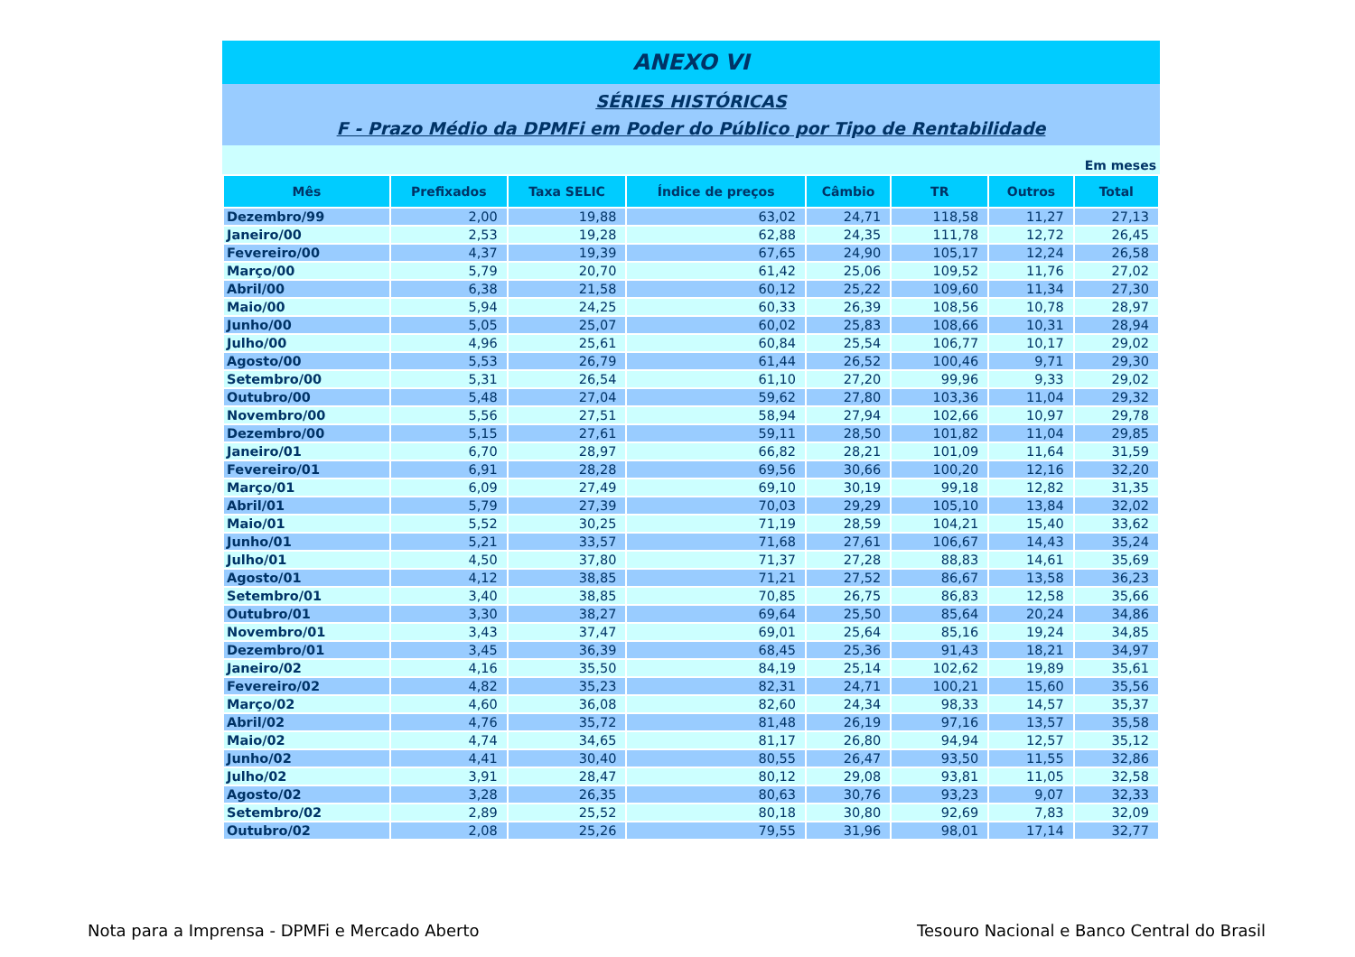ANEXO VI
SÉRIES HISTÓRICAS
F - Prazo Médio da DPMFi em Poder do Público por Tipo de Rentabilidade
Em meses
| Mês | Prefixados | Taxa SELIC | Índice de preços | Câmbio | TR | Outros | Total |
| --- | --- | --- | --- | --- | --- | --- | --- |
| Dezembro/99 | 2,00 | 19,88 | 63,02 | 24,71 | 118,58 | 11,27 | 27,13 |
| Janeiro/00 | 2,53 | 19,28 | 62,88 | 24,35 | 111,78 | 12,72 | 26,45 |
| Fevereiro/00 | 4,37 | 19,39 | 67,65 | 24,90 | 105,17 | 12,24 | 26,58 |
| Março/00 | 5,79 | 20,70 | 61,42 | 25,06 | 109,52 | 11,76 | 27,02 |
| Abril/00 | 6,38 | 21,58 | 60,12 | 25,22 | 109,60 | 11,34 | 27,30 |
| Maio/00 | 5,94 | 24,25 | 60,33 | 26,39 | 108,56 | 10,78 | 28,97 |
| Junho/00 | 5,05 | 25,07 | 60,02 | 25,83 | 108,66 | 10,31 | 28,94 |
| Julho/00 | 4,96 | 25,61 | 60,84 | 25,54 | 106,77 | 10,17 | 29,02 |
| Agosto/00 | 5,53 | 26,79 | 61,44 | 26,52 | 100,46 | 9,71 | 29,30 |
| Setembro/00 | 5,31 | 26,54 | 61,10 | 27,20 | 99,96 | 9,33 | 29,02 |
| Outubro/00 | 5,48 | 27,04 | 59,62 | 27,80 | 103,36 | 11,04 | 29,32 |
| Novembro/00 | 5,56 | 27,51 | 58,94 | 27,94 | 102,66 | 10,97 | 29,78 |
| Dezembro/00 | 5,15 | 27,61 | 59,11 | 28,50 | 101,82 | 11,04 | 29,85 |
| Janeiro/01 | 6,70 | 28,97 | 66,82 | 28,21 | 101,09 | 11,64 | 31,59 |
| Fevereiro/01 | 6,91 | 28,28 | 69,56 | 30,66 | 100,20 | 12,16 | 32,20 |
| Março/01 | 6,09 | 27,49 | 69,10 | 30,19 | 99,18 | 12,82 | 31,35 |
| Abril/01 | 5,79 | 27,39 | 70,03 | 29,29 | 105,10 | 13,84 | 32,02 |
| Maio/01 | 5,52 | 30,25 | 71,19 | 28,59 | 104,21 | 15,40 | 33,62 |
| Junho/01 | 5,21 | 33,57 | 71,68 | 27,61 | 106,67 | 14,43 | 35,24 |
| Julho/01 | 4,50 | 37,80 | 71,37 | 27,28 | 88,83 | 14,61 | 35,69 |
| Agosto/01 | 4,12 | 38,85 | 71,21 | 27,52 | 86,67 | 13,58 | 36,23 |
| Setembro/01 | 3,40 | 38,85 | 70,85 | 26,75 | 86,83 | 12,58 | 35,66 |
| Outubro/01 | 3,30 | 38,27 | 69,64 | 25,50 | 85,64 | 20,24 | 34,86 |
| Novembro/01 | 3,43 | 37,47 | 69,01 | 25,64 | 85,16 | 19,24 | 34,85 |
| Dezembro/01 | 3,45 | 36,39 | 68,45 | 25,36 | 91,43 | 18,21 | 34,97 |
| Janeiro/02 | 4,16 | 35,50 | 84,19 | 25,14 | 102,62 | 19,89 | 35,61 |
| Fevereiro/02 | 4,82 | 35,23 | 82,31 | 24,71 | 100,21 | 15,60 | 35,56 |
| Março/02 | 4,60 | 36,08 | 82,60 | 24,34 | 98,33 | 14,57 | 35,37 |
| Abril/02 | 4,76 | 35,72 | 81,48 | 26,19 | 97,16 | 13,57 | 35,58 |
| Maio/02 | 4,74 | 34,65 | 81,17 | 26,80 | 94,94 | 12,57 | 35,12 |
| Junho/02 | 4,41 | 30,40 | 80,55 | 26,47 | 93,50 | 11,55 | 32,86 |
| Julho/02 | 3,91 | 28,47 | 80,12 | 29,08 | 93,81 | 11,05 | 32,58 |
| Agosto/02 | 3,28 | 26,35 | 80,63 | 30,76 | 93,23 | 9,07 | 32,33 |
| Setembro/02 | 2,89 | 25,52 | 80,18 | 30,80 | 92,69 | 7,83 | 32,09 |
| Outubro/02 | 2,08 | 25,26 | 79,55 | 31,96 | 98,01 | 17,14 | 32,77 |
Nota para a Imprensa - DPMFi e Mercado Aberto Tesouro Nacional e Banco Central do Brasil